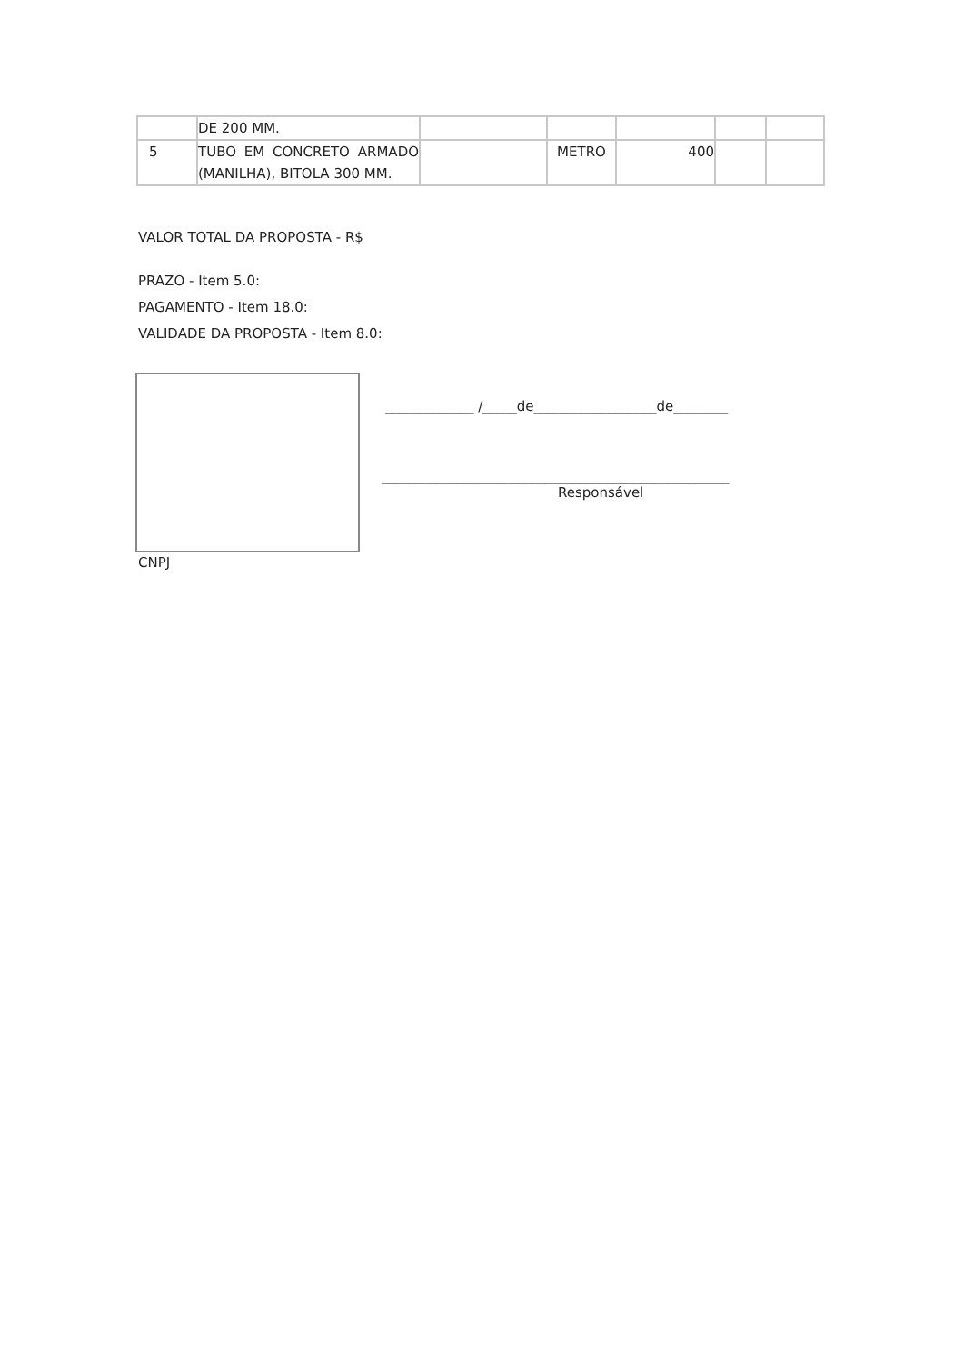| | DE 200 MM. | | | | | |
| 5 | TUBO EM CONCRETO ARMADO (MANILHA), BITOLA 300 MM. | | METRO | 400 | | |
VALOR TOTAL DA PROPOSTA - R$
PRAZO - Item 5.0:
PAGAMENTO - Item 18.0:
VALIDADE DA PROPOSTA - Item 8.0:
_____________ /_____de__________________de________
___________________________________________________
Responsável
CNPJ